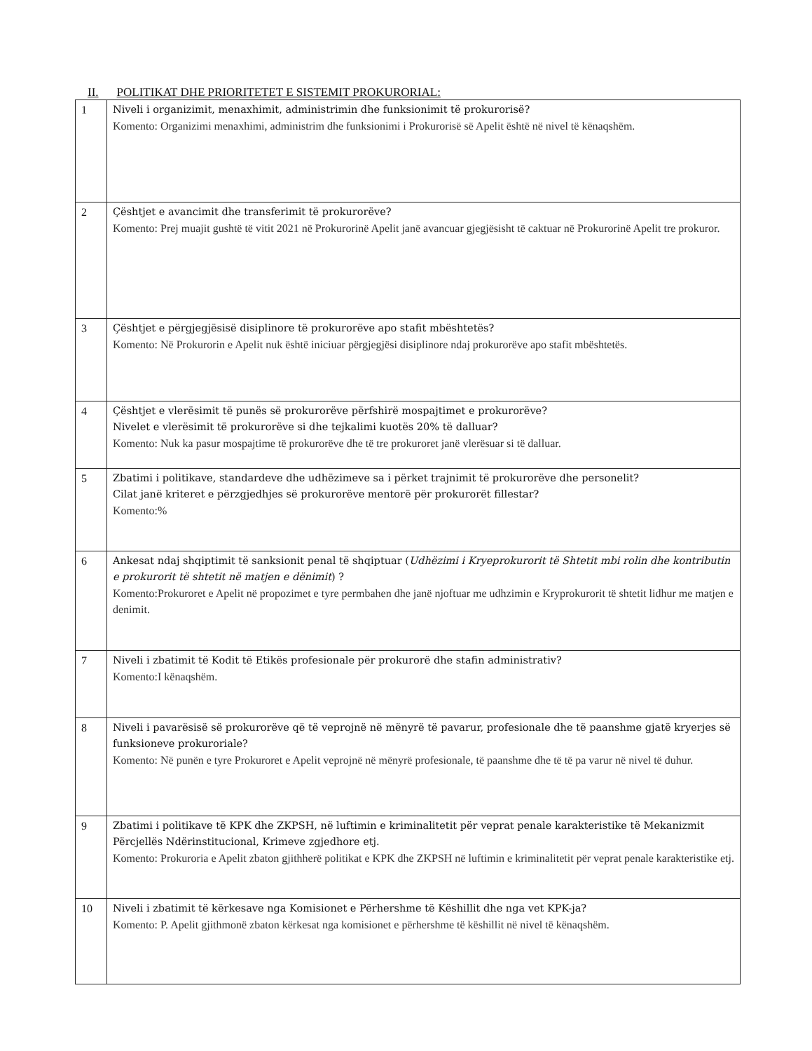II. POLITIKAT DHE PRIORITETET E SISTEMIT PROKURORIAL:
| 1 | Niveli i organizimit, menaxhimit, administrimin dhe funksionimit të prokurorisë? Komento: Organizimi menaxhimi, administrim dhe funksionimi i Prokurorisë së Apelit është në nivel të kënaqshëm. |
| 2 | Çështjet e avancimit dhe transferimit të prokurorëve? Komento: Prej muajit gushtë të vitit 2021 në Prokurorinë Apelit janë avancuar gjegjësisht të caktuar në Prokurorinë Apelit tre prokuror. |
| 3 | Çështjet e përgjegjësisë disiplinore të prokurorëve apo stafit mbështetës? Komento: Në Prokurorin e Apelit nuk është iniciuar përgjegjësi disiplinore ndaj prokurorëve apo stafit mbështetës. |
| 4 | Çështjet e vlerësimit të punës së prokurorëve përfshirë mospajtimet e prokurorëve? Nivelet e vlerësimit të prokurorëve si dhe tejkalimi kuotës 20% të dalluar? Komento: Nuk ka pasur mospajtime të prokurorëve dhe të tre prokuroret janë vlerësuar si të dalluar. |
| 5 | Zbatimi i politikave, standardeve dhe udhëzimeve sa i përket trajnimit të prokurorëve dhe personelit? Cilat janë kriteret e përzgjedhjes së prokurorëve mentorë për prokurorët fillestar? Komento:% |
| 6 | Ankesat ndaj shqiptimit të sanksionit penal të shqiptuar ( Udhëzimi i Kryeprokurorit të Shtetit mbi rolin dhe kontributin e prokurorit të shtetit në matjen e dënimit ) ? Komento:Prokuroret e Apelit në propozimet e tyre permbahen dhe janë njoftuar me udhzimin e Kryprokurorit të shtetit lidhur me matjen e denimit. |
| 7 | Niveli i zbatimit të Kodit të Etikës profesionale për prokurorë dhe stafin administrativ? Komento:I kënaqshëm. |
| 8 | Niveli i pavarësisë së prokurorëve që të veprojnë në mënyrë të pavarur, profesionale dhe të paanshme gjatë kryerjes së funksioneve prokuroriale? Komento: Në punën e tyre Prokuroret e Apelit veprojnë në mënyrë profesionale, të paanshme dhe të të pa varur në nivel të duhur. |
| 9 | Zbatimi i politikave të KPK dhe ZKPSH, në luftimin e kriminalitetit për veprat penale karakteristike të Mekanizmit Përcjellës Ndërinstitucional, Krimeve zgjedhore etj. Komento: Prokuroria e Apelit zbaton gjithherë politikat e KPK dhe ZKPSH në luftimin e kriminalitetit për veprat penale karakteristike etj. |
| 10 | Niveli i zbatimit të kërkesave nga Komisionet e Përhershme të Këshillit dhe nga vet KPK-ja? Komento: P. Apelit gjithmonë zbaton kërkesat nga komisionet e përhershme të këshillit në nivel të kënaqshëm. |